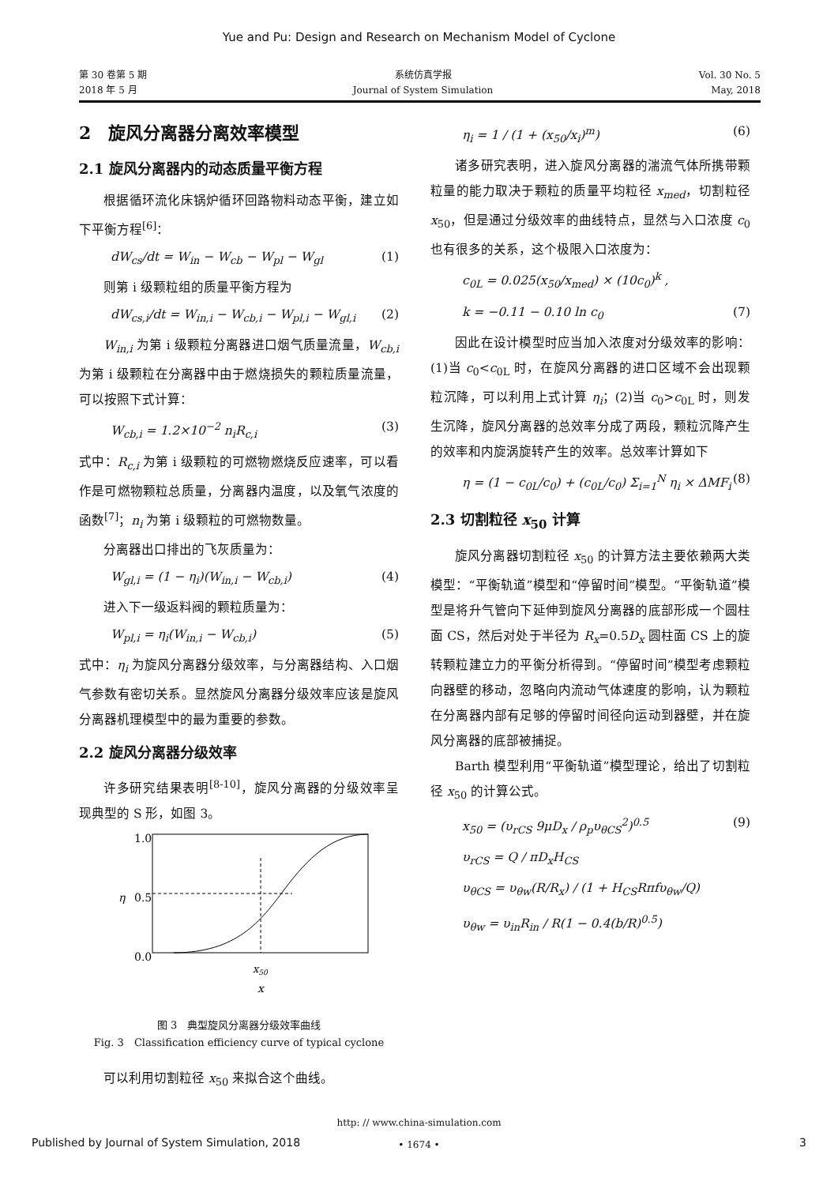Yue and Pu: Design and Research on Mechanism Model of Cyclone
第 30 卷第 5 期
2018 年 5 月
系统仿真学报
Journal of System Simulation
Vol. 30 No. 5
May, 2018
2　旋风分离器分离效率模型
2.1 旋风分离器内的动态质量平衡方程
根据循环流化床锅炉循环回路物料动态平衡，建立如下平衡方程<sup>[6]</sup>：
dW<sub>cs</sub>/dt = W<sub>in</sub> − W<sub>cb</sub> − W<sub>pl</sub> − W<sub>gl</sub> (1)
则第 i 级颗粒组的质量平衡方程为
dW<sub>cs,i</sub>/dt = W<sub>in,i</sub> − W<sub>cb,i</sub> − W<sub>pl,i</sub> − W<sub>gl,i</sub> (2)
W<sub>in,i</sub> 为第 i 级颗粒分离器进口烟气质量流量，W<sub>cb,i</sub> 为第 i 级颗粒在分离器中由于燃烧损失的颗粒质量流量，可以按照下式计算：
W<sub>cb,i</sub> = 1.2×10<sup>−2</sup> n<sub>i</sub>R<sub>c,i</sub> (3)
式中：R<sub>c,i</sub> 为第 i 级颗粒的可燃物燃烧反应速率，可以看作是可燃物颗粒总质量，分离器内温度，以及氧气浓度的函数<sup>[7]</sup>；n<sub>i</sub> 为第 i 级颗粒的可燃物数量。
分离器出口排出的飞灰质量为：
W<sub>gl,i</sub> = (1 − η<sub>i</sub>)(W<sub>in,i</sub> − W<sub>cb,i</sub>) (4)
进入下一级返料阀的颗粒质量为：
W<sub>pl,i</sub> = η<sub>i</sub>(W<sub>in,i</sub> − W<sub>cb,i</sub>) (5)
式中：η<sub>i</sub> 为旋风分离器分级效率，与分离器结构、入口烟气参数有密切关系。显然旋风分离器分级效率应该是旋风分离器机理模型中的最为重要的参数。
2.2 旋风分离器分级效率
许多研究结果表明<sup>[8-10]</sup>，旋风分离器的分级效率呈现典型的 S 形，如图 3。
1.0
0.5
0.0
η
x50
x
图 3　典型旋风分离器分级效率曲线
Fig. 3　Classification efficiency curve of typical cyclone
可以利用切割粒径 x<sub>50</sub> 来拟合这个曲线。
η<sub>i</sub> = 1 / (1 + (x<sub>50</sub>/x<sub>i</sub>)<sup>m</sup>) (6)
诸多研究表明，进入旋风分离器的湍流气体所携带颗粒量的能力取决于颗粒的质量平均粒径 x<sub>med</sub>，切割粒径 x<sub>50</sub>，但是通过分级效率的曲线特点，显然与入口浓度 c<sub>0</sub> 也有很多的关系，这个极限入口浓度为：
c<sub>0L</sub> = 0.025(x<sub>50</sub>/x<sub>med</sub>) × (10c<sub>0</sub>)<sup>k</sup> ,
k = −0.11 − 0.10 ln c<sub>0</sub> (7)
因此在设计模型时应当加入浓度对分级效率的影响：(1)当 c<sub>0</sub><c<sub>0L</sub> 时，在旋风分离器的进口区域不会出现颗粒沉降，可以利用上式计算 η<sub>i</sub>；(2)当 c<sub>0</sub>>c<sub>0L</sub> 时，则发生沉降，旋风分离器的总效率分成了两段，颗粒沉降产生的效率和内旋涡旋转产生的效率。总效率计算如下
η = (1 − c<sub>0L</sub>/c<sub>0</sub>) + (c<sub>0L</sub>/c<sub>0</sub>) Σ<sub>i=1</sub><sup>N</sup> η<sub>i</sub> × ΔMF<sub>i</sub> (8)
2.3 切割粒径 x<sub>50</sub> 计算
旋风分离器切割粒径 x<sub>50</sub> 的计算方法主要依赖两大类模型：“平衡轨道”模型和“停留时间”模型。“平衡轨道”模型是将升气管向下延伸到旋风分离器的底部形成一个圆柱面 CS，然后对处于半径为 R<sub>x</sub>=0.5D<sub>x</sub> 圆柱面 CS 上的旋转颗粒建立力的平衡分析得到。“停留时间”模型考虑颗粒向器壁的移动，忽略向内流动气体速度的影响，认为颗粒在分离器内部有足够的停留时间径向运动到器壁，并在旋风分离器的底部被捕捉。
Barth 模型利用“平衡轨道”模型理论，给出了切割粒径 x<sub>50</sub> 的计算公式。
x<sub>50</sub> = (υ<sub>rCS</sub> 9μD<sub>x</sub> / ρ<sub>p</sub>υ<sub>θCS</sub><sup>2</sup>)<sup>0.5</sup> (9)
υ<sub>rCS</sub> = Q / πD<sub>x</sub>H<sub>CS</sub>
υ<sub>θCS</sub> = υ<sub>θw</sub>(R/R<sub>x</sub>) / (1 + H<sub>CS</sub>Rπfυ<sub>θw</sub>/Q)
υ<sub>θw</sub> = υ<sub>in</sub>R<sub>in</sub> / R(1 − 0.4(b/R)<sup>0.5</sup>)
http: // www.china-simulation.com
• 1674 •
Published by Journal of System Simulation, 2018 3